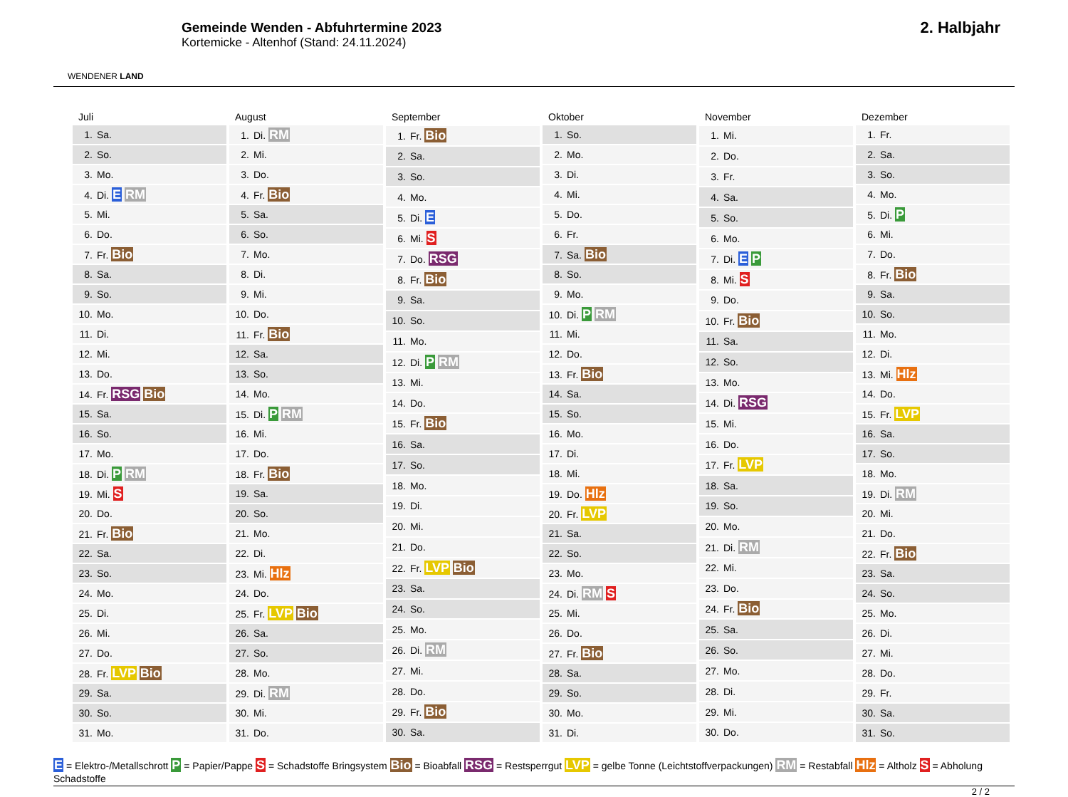WENDENER LAND
Gemeinde Wenden - Abfuhrtermine 2023
Kortemicke - Altenhof (Stand: 24.11.2024)
2. Halbjahr
| Juli |
| --- |
| 1. Sa. |
| 2. So. |
| 3. Mo. |
| 4. Di. E RM |
| 5. Mi. |
| 6. Do. |
| 7. Fr. Bio |
| 8. Sa. |
| 9. So. |
| 10. Mo. |
| 11. Di. |
| 12. Mi. |
| 13. Do. |
| 14. Fr. RSG Bio |
| 15. Sa. |
| 16. So. |
| 17. Mo. |
| 18. Di. P RM |
| 19. Mi. S |
| 20. Do. |
| 21. Fr. Bio |
| 22. Sa. |
| 23. So. |
| 24. Mo. |
| 25. Di. |
| 26. Mi. |
| 27. Do. |
| 28. Fr. LVP Bio |
| 29. Sa. |
| 30. So. |
| 31. Mo. |
| August |
| --- |
| 1. Di. RM |
| 2. Mi. |
| 3. Do. |
| 4. Fr. Bio |
| 5. Sa. |
| 6. So. |
| 7. Mo. |
| 8. Di. |
| 9. Mi. |
| 10. Do. |
| 11. Fr. Bio |
| 12. Sa. |
| 13. So. |
| 14. Mo. |
| 15. Di. P RM |
| 16. Mi. |
| 17. Do. |
| 18. Fr. Bio |
| 19. Sa. |
| 20. So. |
| 21. Mo. |
| 22. Di. |
| 23. Mi. Hlz |
| 24. Do. |
| 25. Fr. LVP Bio |
| 26. Sa. |
| 27. So. |
| 28. Mo. |
| 29. Di. RM |
| 30. Mi. |
| 31. Do. |
| September |
| --- |
| 1. Fr. Bio |
| 2. Sa. |
| 3. So. |
| 4. Mo. |
| 5. Di. E |
| 6. Mi. S |
| 7. Do. RSG |
| 8. Fr. Bio |
| 9. Sa. |
| 10. So. |
| 11. Mo. |
| 12. Di. P RM |
| 13. Mi. |
| 14. Do. |
| 15. Fr. Bio |
| 16. Sa. |
| 17. So. |
| 18. Mo. |
| 19. Di. |
| 20. Mi. |
| 21. Do. |
| 22. Fr. LVP Bio |
| 23. Sa. |
| 24. So. |
| 25. Mo. |
| 26. Di. RM |
| 27. Mi. |
| 28. Do. |
| 29. Fr. Bio |
| 30. Sa. |
| Oktober |
| --- |
| 1. So. |
| 2. Mo. |
| 3. Di. |
| 4. Mi. |
| 5. Do. |
| 6. Fr. |
| 7. Sa. Bio |
| 8. So. |
| 9. Mo. |
| 10. Di. P RM |
| 11. Mi. |
| 12. Do. |
| 13. Fr. Bio |
| 14. Sa. |
| 15. So. |
| 16. Mo. |
| 17. Di. |
| 18. Mi. |
| 19. Do. Hlz |
| 20. Fr. LVP |
| 21. Sa. |
| 22. So. |
| 23. Mo. |
| 24. Di. RM S |
| 25. Mi. |
| 26. Do. |
| 27. Fr. Bio |
| 28. Sa. |
| 29. So. |
| 30. Mo. |
| 31. Di. |
| November |
| --- |
| 1. Mi. |
| 2. Do. |
| 3. Fr. |
| 4. Sa. |
| 5. So. |
| 6. Mo. |
| 7. Di. E P |
| 8. Mi. S |
| 9. Do. |
| 10. Fr. Bio |
| 11. Sa. |
| 12. So. |
| 13. Mo. |
| 14. Di. RSG |
| 15. Mi. |
| 16. Do. |
| 17. Fr. LVP |
| 18. Sa. |
| 19. So. |
| 20. Mo. |
| 21. Di. RM |
| 22. Mi. |
| 23. Do. |
| 24. Fr. Bio |
| 25. Sa. |
| 26. So. |
| 27. Mo. |
| 28. Di. |
| 29. Mi. |
| 30. Do. |
| Dezember |
| --- |
| 1. Fr. |
| 2. Sa. |
| 3. So. |
| 4. Mo. |
| 5. Di. P |
| 6. Mi. |
| 7. Do. |
| 8. Fr. Bio |
| 9. Sa. |
| 10. So. |
| 11. Mo. |
| 12. Di. |
| 13. Mi. Hlz |
| 14. Do. |
| 15. Fr. LVP |
| 16. Sa. |
| 17. So. |
| 18. Mo. |
| 19. Di. RM |
| 20. Mi. |
| 21. Do. |
| 22. Fr. Bio |
| 23. Sa. |
| 24. So. |
| 25. Mo. |
| 26. Di. |
| 27. Mi. |
| 28. Do. |
| 29. Fr. |
| 30. Sa. |
| 31. So. |
E = Elektro-/Metallschrott P = Papier/Pappe S = Schadstoffe Bringsystem Bio = Bioabfall RSG = Restsperrgut LVP = gelbe Tonne (Leichtstoffverpackungen) RM = Restabfall Hlz = Altholz S = Abholung Schadstoffe
2 / 2